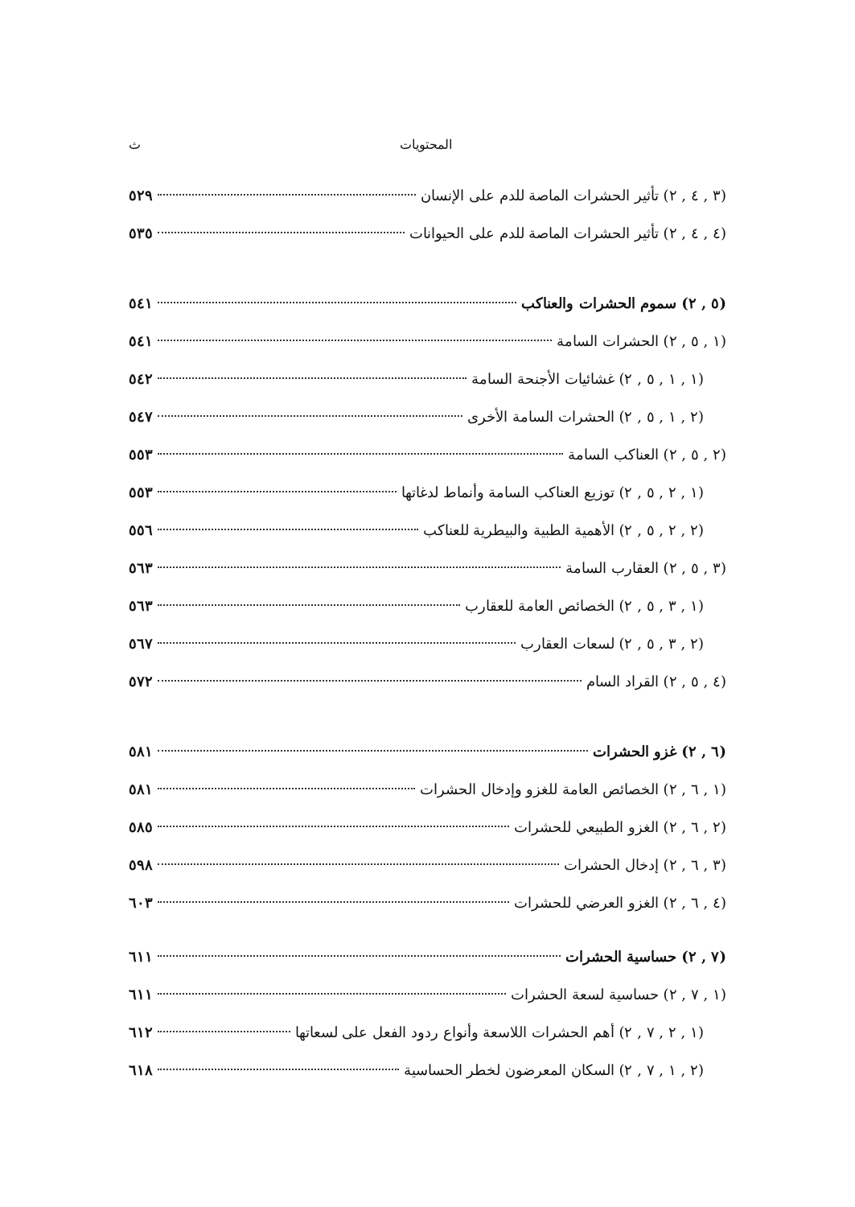المحتويات ث
(٣ , ٤ , ٢) تأثير الحشرات الماصة للدم على الإنسان ٥٢٩
(٤ , ٤ , ٢) تأثير الحشرات الماصة للدم على الحيوانات ٥٣٥
(٥ , ٢) سموم الحشرات والعناكب ٥٤١
(١ , ٥ , ٢) الحشرات السامة ٥٤١
(١ , ١ , ٥ , ٢) غشائيات الأجنحة السامة ٥٤٢
(٢ , ١ , ٥ , ٢) الحشرات السامة الأخرى ٥٤٧
(٢ , ٥ , ٢) العناكب السامة ٥٥٣
(١ , ٢ , ٥ , ٢) توزيع العناكب السامة وأنماط لدغاتها ٥٥٣
(٢ , ٢ , ٥ , ٢) الأهمية الطبية والبيطرية للعناكب ٥٥٦
(٣ , ٥ , ٢) العقارب السامة ٥٦٣
(١ , ٣ , ٥ , ٢) الخصائص العامة للعقارب ٥٦٣
(٢ , ٣ , ٥ , ٢) لسعات العقارب ٥٦٧
(٤ , ٥ , ٢) القراد السام ٥٧٢
(٦ , ٢) غزو الحشرات ٥٨١
(١ , ٦ , ٢) الخصائص العامة للغزو وإدخال الحشرات ٥٨١
(٢ , ٦ , ٢) الغزو الطبيعي للحشرات ٥٨٥
(٣ , ٦ , ٢) إدخال الحشرات ٥٩٨
(٤ , ٦ , ٢) الغزو العرضي للحشرات ٦٠٣
(٧ , ٢) حساسية الحشرات ٦١١
(١ , ٧ , ٢) حساسية لسعة الحشرات ٦١١
(١ , ٢ , ٧ , ٢) أهم الحشرات اللاسعة وأنواع ردود الفعل على لسعاتها ٦١٢
(٢ , ١ , ٧ , ٢) السكان المعرضون لخطر الحساسية ٦١٨